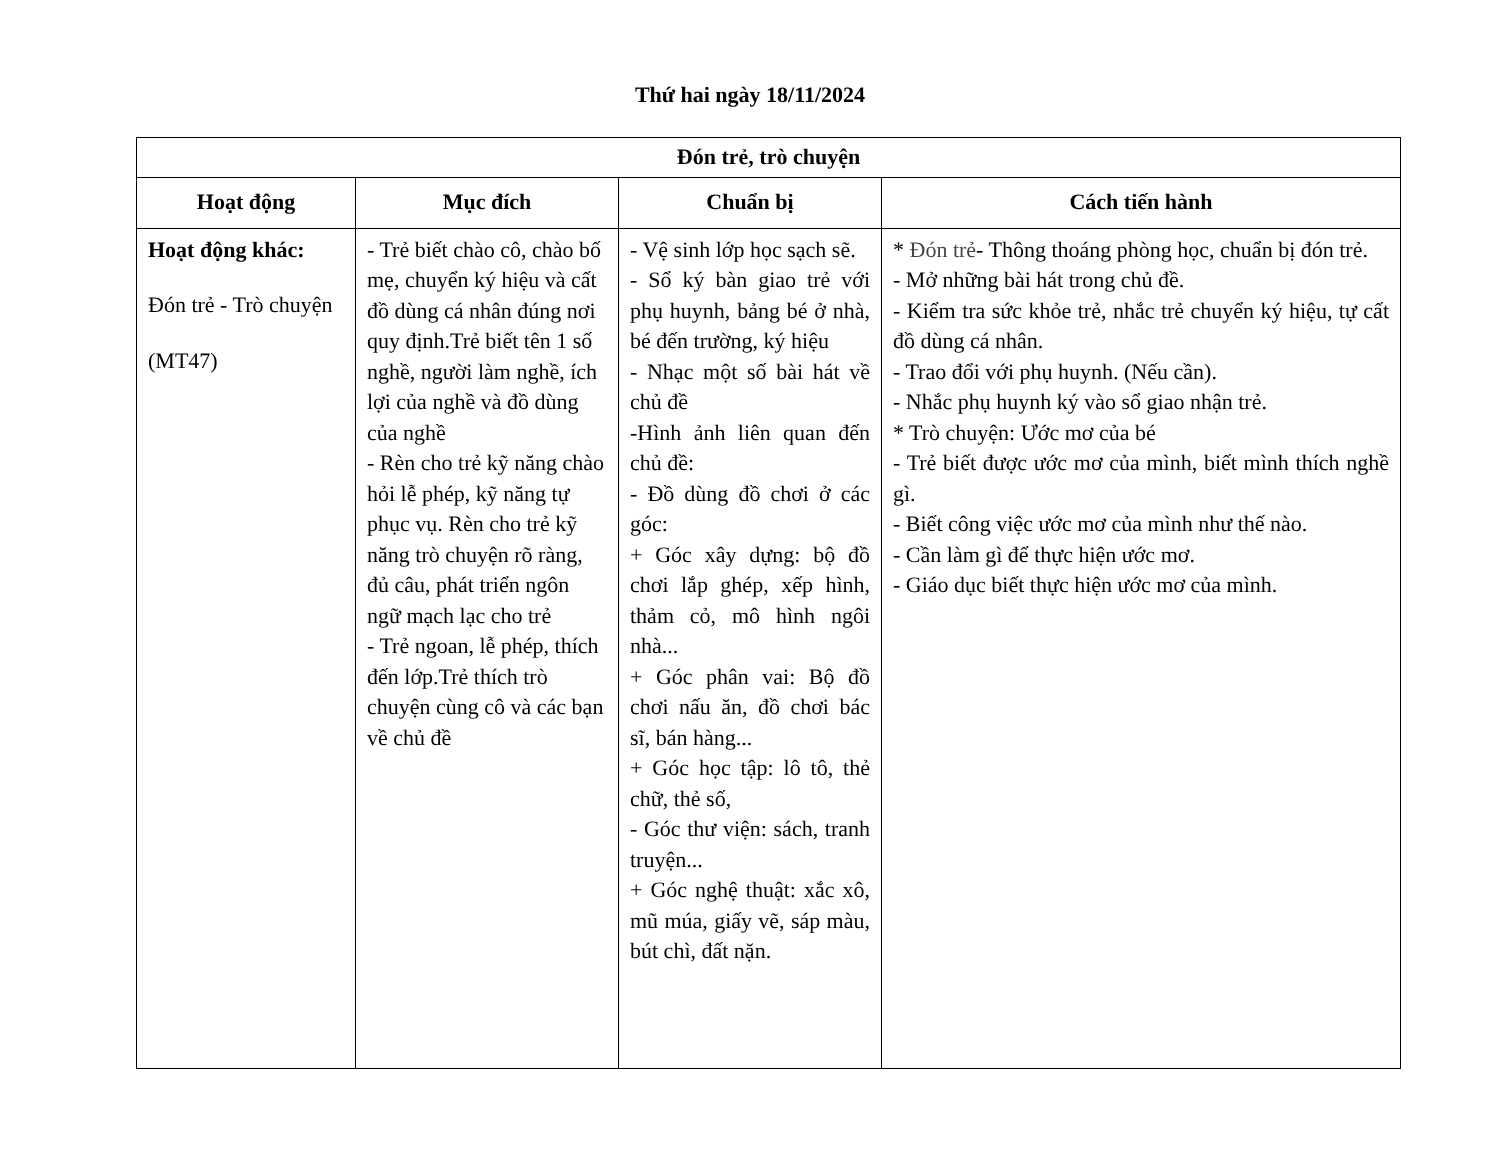Thứ hai ngày 18/11/2024
| Đón trẻ, trò chuyện | | | |
| --- | --- | --- | --- |
| Hoạt động | Mục đích | Chuẩn bị | Cách tiến hành |
| Hoạt động khác: Đón trẻ - Trò chuyện (MT47) | - Trẻ biết chào cô, chào bố mẹ, chuyển ký hiệu và cất đồ dùng cá nhân đúng nơi quy định.Trẻ biết tên 1 số nghề, người làm nghề, ích lợi của nghề và đồ dùng của nghề - Rèn cho trẻ kỹ năng chào hỏi lễ phép, kỹ năng tự phục vụ. Rèn cho trẻ kỹ năng trò chuyện rõ ràng, đủ câu, phát triển ngôn ngữ mạch lạc cho trẻ - Trẻ ngoan, lễ phép, thích đến lớp.Trẻ thích trò chuyện cùng cô và các bạn về chủ đề | - Vệ sinh lớp học sạch sẽ. - Sổ ký bàn giao trẻ với phụ huynh, bảng bé ở nhà, bé đến trường, ký hiệu - Nhạc một số bài hát về chủ đề -Hình ảnh liên quan đến chủ đề: - Đồ dùng đồ chơi ở các góc: + Góc xây dựng: bộ đồ chơi lắp ghép, xếp hình, thảm cỏ, mô hình ngôi nhà... + Góc phân vai: Bộ đồ chơi nấu ăn, đồ chơi bác sĩ, bán hàng... + Góc học tập: lô tô, thẻ chữ, thẻ số, - Góc thư viện: sách, tranh truyện... + Góc nghệ thuật: xắc xô, mũ múa, giấy vẽ, sáp màu, bút chì, đất nặn. | * Đón trẻ - Thông thoáng phòng học, chuẩn bị đón trẻ. - Mở những bài hát trong chủ đề. - Kiểm tra sức khỏe trẻ, nhắc trẻ chuyển ký hiệu, tự cất đồ dùng cá nhân. - Trao đổi với phụ huynh. (Nếu cần). - Nhắc phụ huynh ký vào sổ giao nhận trẻ. * Trò chuyện: Ước mơ của bé - Trẻ biết được ước mơ của mình, biết mình thích nghề gì. - Biết công việc ước mơ của mình như thế nào. - Cần làm gì để thực hiện ước mơ. - Giáo dục biết thực hiện ước mơ của mình. |